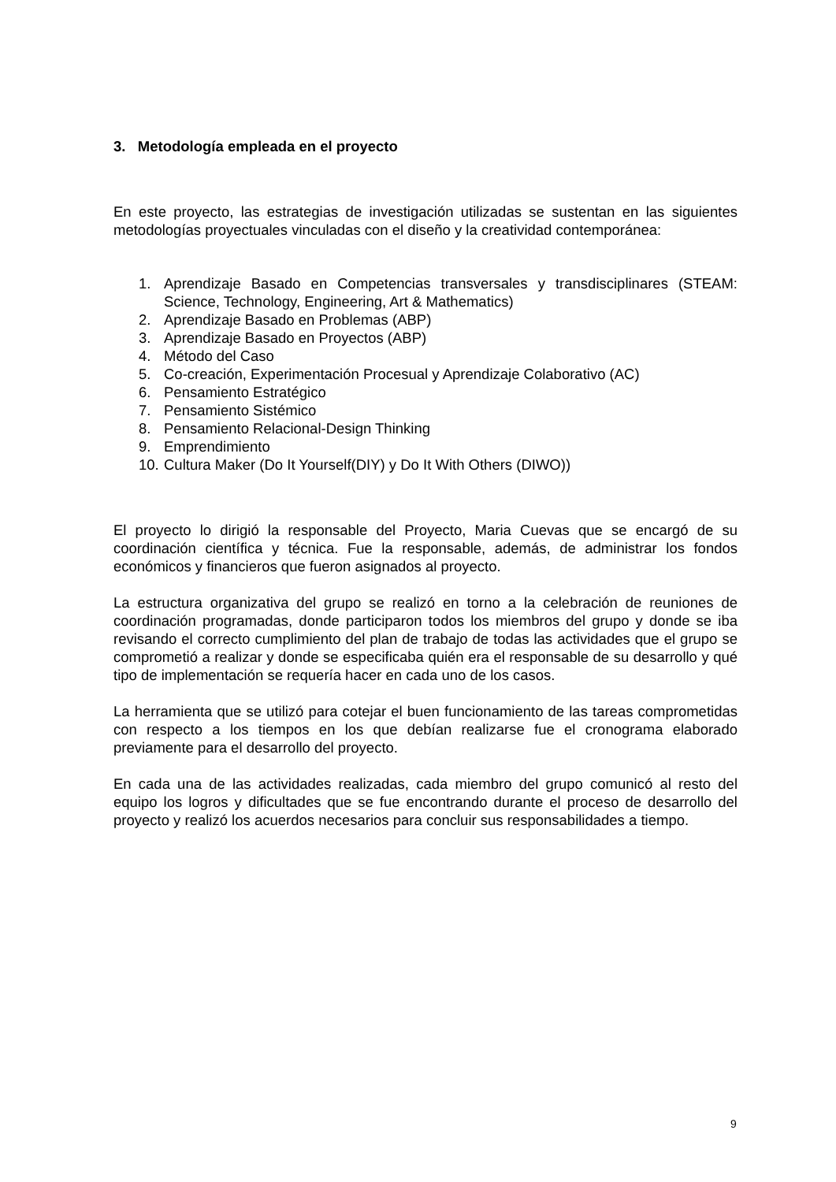3. Metodología empleada en el proyecto
En este proyecto, las estrategias de investigación utilizadas se sustentan en las siguientes metodologías proyectuales vinculadas con el diseño y la creatividad contemporánea:
1. Aprendizaje Basado en Competencias transversales y transdisciplinares (STEAM: Science, Technology, Engineering, Art & Mathematics)
2. Aprendizaje Basado en Problemas (ABP)
3. Aprendizaje Basado en Proyectos (ABP)
4. Método del Caso
5. Co-creación, Experimentación Procesual y Aprendizaje Colaborativo (AC)
6. Pensamiento Estratégico
7. Pensamiento Sistémico
8. Pensamiento Relacional-Design Thinking
9. Emprendimiento
10. Cultura Maker (Do It Yourself(DIY) y Do It With Others (DIWO))
El proyecto lo dirigió la responsable del Proyecto, Maria Cuevas que se encargó de su coordinación científica y técnica. Fue la responsable, además, de administrar los fondos económicos y financieros que fueron asignados al proyecto.
La estructura organizativa del grupo se realizó en torno a la celebración de reuniones de coordinación programadas, donde participaron todos los miembros del grupo y donde se iba revisando el correcto cumplimiento del plan de trabajo de todas las actividades que el grupo se comprometió a realizar y donde se especificaba quién era el responsable de su desarrollo y qué tipo de implementación se requería hacer en cada uno de los casos.
La herramienta que se utilizó para cotejar el buen funcionamiento de las tareas comprometidas con respecto a los tiempos en los que debían realizarse fue el cronograma elaborado previamente para el desarrollo del proyecto.
En cada una de las actividades realizadas, cada miembro del grupo comunicó al resto del equipo los logros y dificultades que se fue encontrando durante el proceso de desarrollo del proyecto y realizó los acuerdos necesarios para concluir sus responsabilidades a tiempo.
9